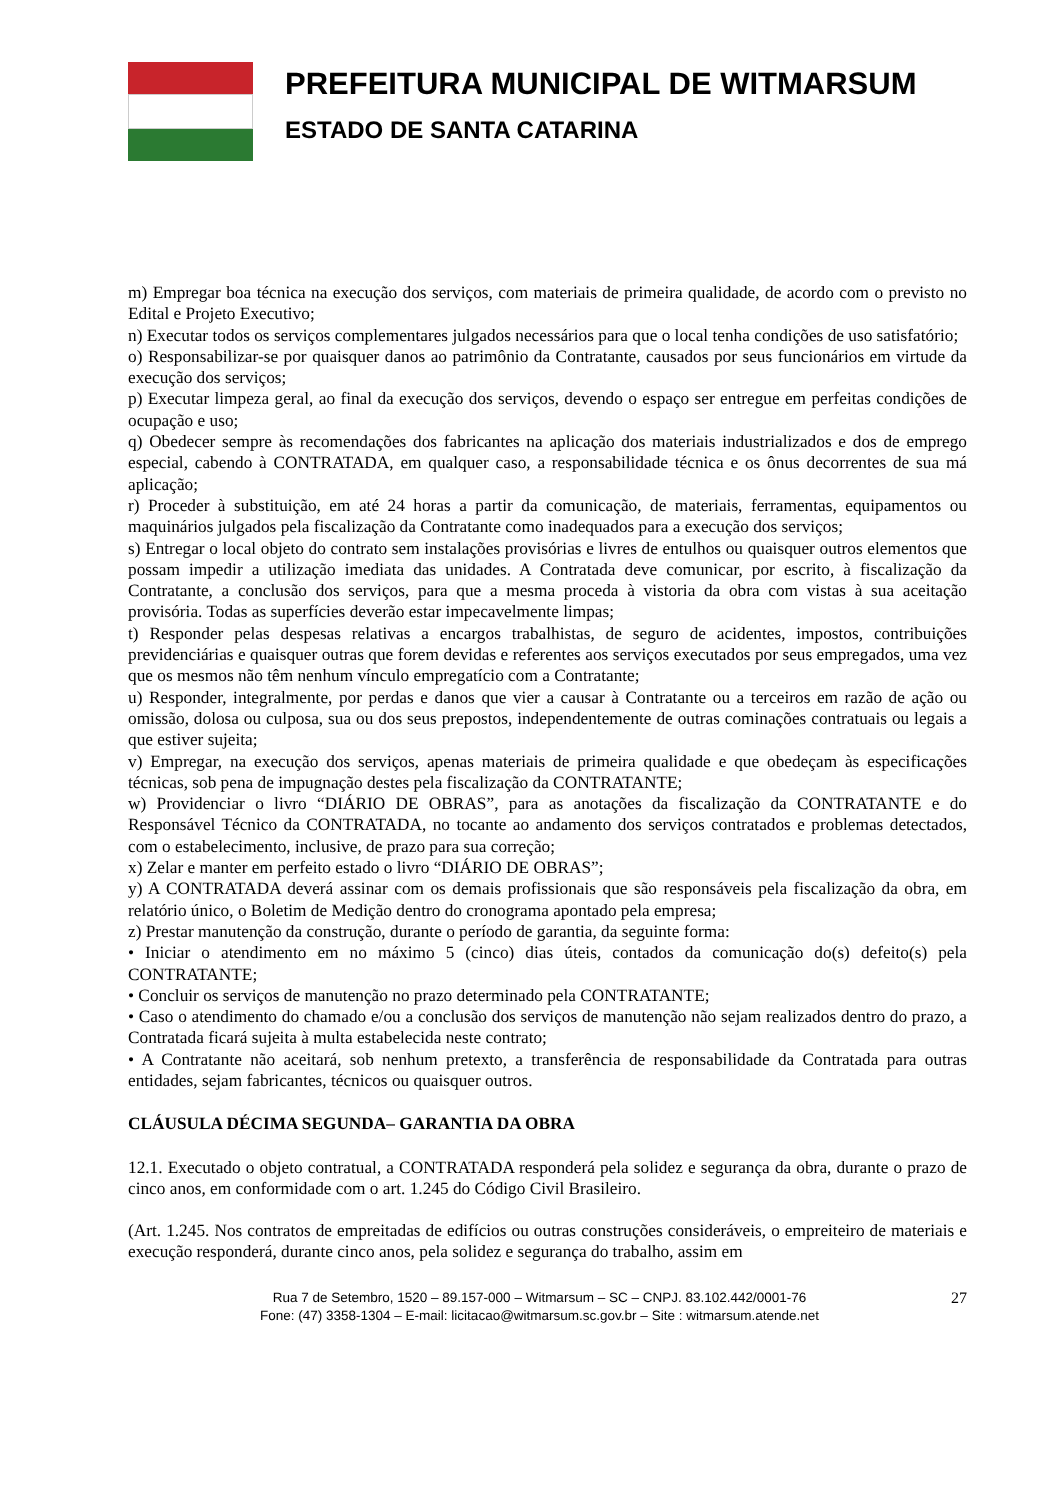PREFEITURA MUNICIPAL DE WITMARSUM
ESTADO DE SANTA CATARINA
m) Empregar boa técnica na execução dos serviços, com materiais de primeira qualidade, de acordo com o previsto no Edital e Projeto Executivo;
n) Executar todos os serviços complementares julgados necessários para que o local tenha condições de uso satisfatório;
o) Responsabilizar-se por quaisquer danos ao patrimônio da Contratante, causados por seus funcionários em virtude da execução dos serviços;
p) Executar limpeza geral, ao final da execução dos serviços, devendo o espaço ser entregue em perfeitas condições de ocupação e uso;
q) Obedecer sempre às recomendações dos fabricantes na aplicação dos materiais industrializados e dos de emprego especial, cabendo à CONTRATADA, em qualquer caso, a responsabilidade técnica e os ônus decorrentes de sua má aplicação;
r) Proceder à substituição, em até 24 horas a partir da comunicação, de materiais, ferramentas, equipamentos ou maquinários julgados pela fiscalização da Contratante como inadequados para a execução dos serviços;
s) Entregar o local objeto do contrato sem instalações provisórias e livres de entulhos ou quaisquer outros elementos que possam impedir a utilização imediata das unidades. A Contratada deve comunicar, por escrito, à fiscalização da Contratante, a conclusão dos serviços, para que a mesma proceda à vistoria da obra com vistas à sua aceitação provisória. Todas as superfícies deverão estar impecavelmente limpas;
t) Responder pelas despesas relativas a encargos trabalhistas, de seguro de acidentes, impostos, contribuições previdenciárias e quaisquer outras que forem devidas e referentes aos serviços executados por seus empregados, uma vez que os mesmos não têm nenhum vínculo empregatício com a Contratante;
u) Responder, integralmente, por perdas e danos que vier a causar à Contratante ou a terceiros em razão de ação ou omissão, dolosa ou culposa, sua ou dos seus prepostos, independentemente de outras cominações contratuais ou legais a que estiver sujeita;
v) Empregar, na execução dos serviços, apenas materiais de primeira qualidade e que obedeçam às especificações técnicas, sob pena de impugnação destes pela fiscalização da CONTRATANTE;
w) Providenciar o livro “DIÁRIO DE OBRAS”, para as anotações da fiscalização da CONTRATANTE e do Responsável Técnico da CONTRATADA, no tocante ao andamento dos serviços contratados e problemas detectados, com o estabelecimento, inclusive, de prazo para sua correção;
x) Zelar e manter em perfeito estado o livro “DIÁRIO DE OBRAS”;
y) A CONTRATADA deverá assinar com os demais profissionais que são responsáveis pela fiscalização da obra, em relatório único, o Boletim de Medição dentro do cronograma apontado pela empresa;
z) Prestar manutenção da construção, durante o período de garantia, da seguinte forma:
• Iniciar o atendimento em no máximo 5 (cinco) dias úteis, contados da comunicação do(s) defeito(s) pela CONTRATANTE;
• Concluir os serviços de manutenção no prazo determinado pela CONTRATANTE;
• Caso o atendimento do chamado e/ou a conclusão dos serviços de manutenção não sejam realizados dentro do prazo, a Contratada ficará sujeita à multa estabelecida neste contrato;
• A Contratante não aceitará, sob nenhum pretexto, a transferência de responsabilidade da Contratada para outras entidades, sejam fabricantes, técnicos ou quaisquer outros.
CLÁUSULA DÉCIMA SEGUNDA– GARANTIA DA OBRA
12.1. Executado o objeto contratual, a CONTRATADA responderá pela solidez e segurança da obra, durante o prazo de cinco anos, em conformidade com o art. 1.245 do Código Civil Brasileiro.
(Art. 1.245. Nos contratos de empreitadas de edifícios ou outras construções consideráveis, o empreiteiro de materiais e execução responderá, durante cinco anos, pela solidez e segurança do trabalho, assim em
Rua 7 de Setembro, 1520 – 89.157-000 – Witmarsum – SC – CNPJ. 83.102.442/0001-76
Fone: (47) 3358-1304 – E-mail: licitacao@witmarsum.sc.gov.br – Site : witmarsum.atende.net
27